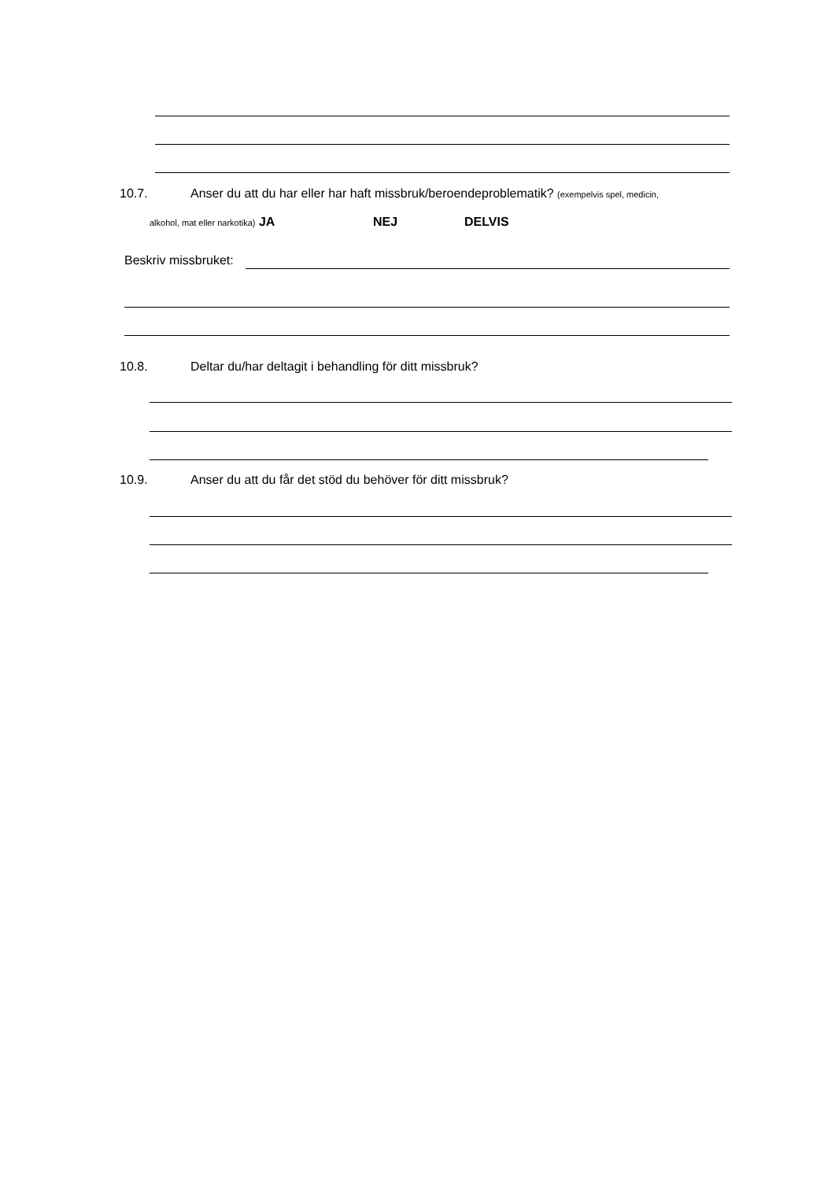10.7. Anser du att du har eller har haft missbruk/beroendeproblematik? (exempelvis spel, medicin,
alkohol, mat eller narkotika) JA NEJ DELVIS
Beskriv missbruket:
10.8. Deltar du/har deltagit i behandling för ditt missbruk?
10.9. Anser du att du får det stöd du behöver för ditt missbruk?